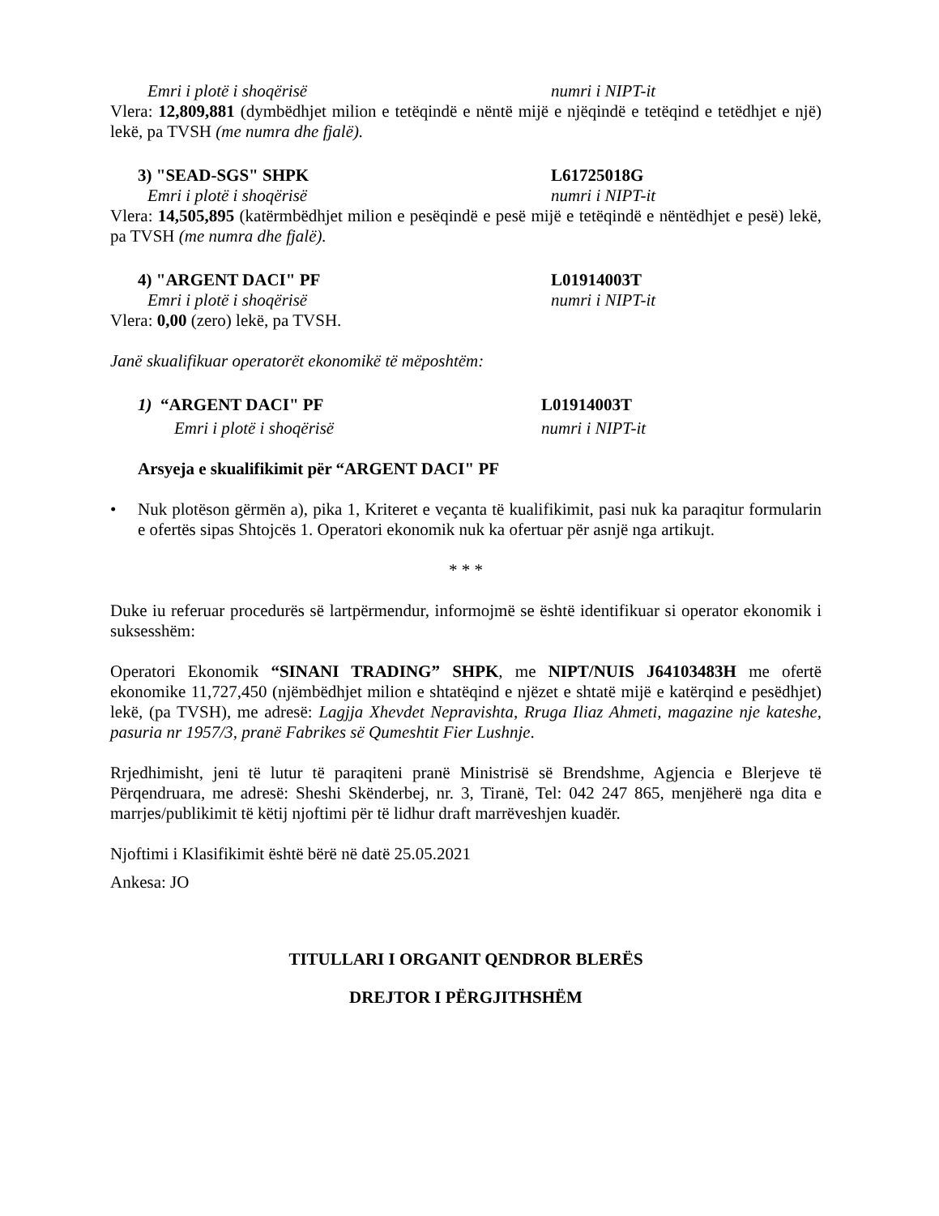Emri i plotë i shoqërisë numri i NIPT-it
Vlera: 12,809,881 (dymbëdhjet milion e tetëqindë e nëntë mijë e njëqindë e tetëqind e tetëdhjet e një) lekë, pa TVSH (me numra dhe fjalë).
3) "SEAD-SGS" SHPK L61725018G
Emri i plotë i shoqërisë numri i NIPT-it
Vlera: 14,505,895 (katërmbëdhjet milion e pesëqindë e pesë mijë e tetëqindë e nëntëdhjet e pesë) lekë, pa TVSH (me numra dhe fjalë).
4) "ARGENT DACI" PF L01914003T
Emri i plotë i shoqërisë numri i NIPT-it
Vlera: 0,00 (zero) lekë, pa TVSH.
Janë skualifikuar operatorët ekonomikë të mëposhtëm:
1) “ARGENT DACI" PF L01914003T
Emri i plotë i shoqërisë numri i NIPT-it
Arsyeja e skualifikimit për “ARGENT DACI" PF
• Nuk plotëson gërmën a), pika 1, Kriteret e veçanta të kualifikimit, pasi nuk ka paraqitur formularin e ofertës sipas Shtojcës 1. Operatori ekonomik nuk ka ofertuar për asnjë nga artikujt.
* * *
Duke iu referuar procedurës së lartpërmendur, informojmë se është identifikuar si operator ekonomik i suksesshëm:
Operatori Ekonomik “SINANI TRADING” SHPK, me NIPT/NUIS J64103483H me ofertë ekonomike 11,727,450 (njëmbëdhjet milion e shtatëqind e njëzet e shtatë mijë e katërqind e pesëdhjet) lekë, (pa TVSH), me adresë: Lagjja Xhevdet Nepravishta, Rruga Iliaz Ahmeti, magazine nje kateshe, pasuria nr 1957/3, pranë Fabrikes së Qumeshtit Fier Lushnje.
Rrjedhimisht, jeni të lutur të paraqiteni pranë Ministrisë së Brendshme, Agjencia e Blerjeve të Përqendruara, me adresë: Sheshi Skënderbej, nr. 3, Tiranë, Tel: 042 247 865, menjëherë nga dita e marrjes/publikimit të këtij njoftimi për të lidhur draft marrëveshjen kuadër.
Njoftimi i Klasifikimit është bërë në datë 25.05.2021
Ankesa: JO
TITULLARI I ORGANIT QENDROR BLERËS
DREJTOR I PËRGJITHSHËM